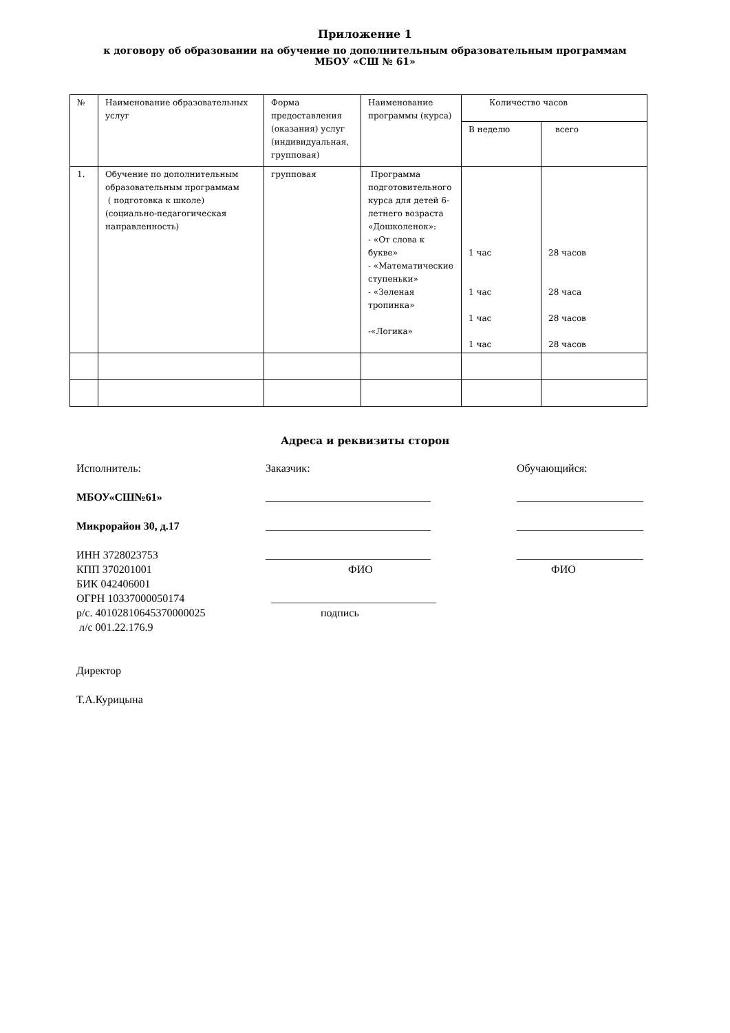Приложение 1
к договору об образовании на обучение по дополнительным образовательным программам
МБОУ «СШ № 61»
| № | Наименование образовательных услуг | Форма предоставления (оказания) услуг (индивидуальная, групповая) | Наименование программы (курса) | Количество часов | |
| | | | | В неделю | всего |
| 1. | Обучение по дополнительным образовательным программам ( подготовка к школе) (социально-педагогическая направленность) | групповая | Программа подготовительного курса для детей 6-летнего возраста «Дошколенок»: - «От слова к букве» - «Математические ступеньки» - «Зеленая тропинка» -«Логика» | 1 час 1 час 1 час 1 час | 28 часов 28 часа 28 часов 28 часов |
Адреса и реквизиты сторон
Исполнитель:
МБОУ«СШ№61»
Микрорайон 30, д.17
ИНН 3728023753
КПП 370201001
БИК 042406001
ОГРН 10337000050174
р/с. 40102810645370000025
л/с 001.22.176.9
Директор
Т.А.Курицына
Заказчик:
______________________________
______________________________
______________________________
ФИО
______________________________
подпись
Обучающийся:
_______________________
_______________________
_______________________
ФИО